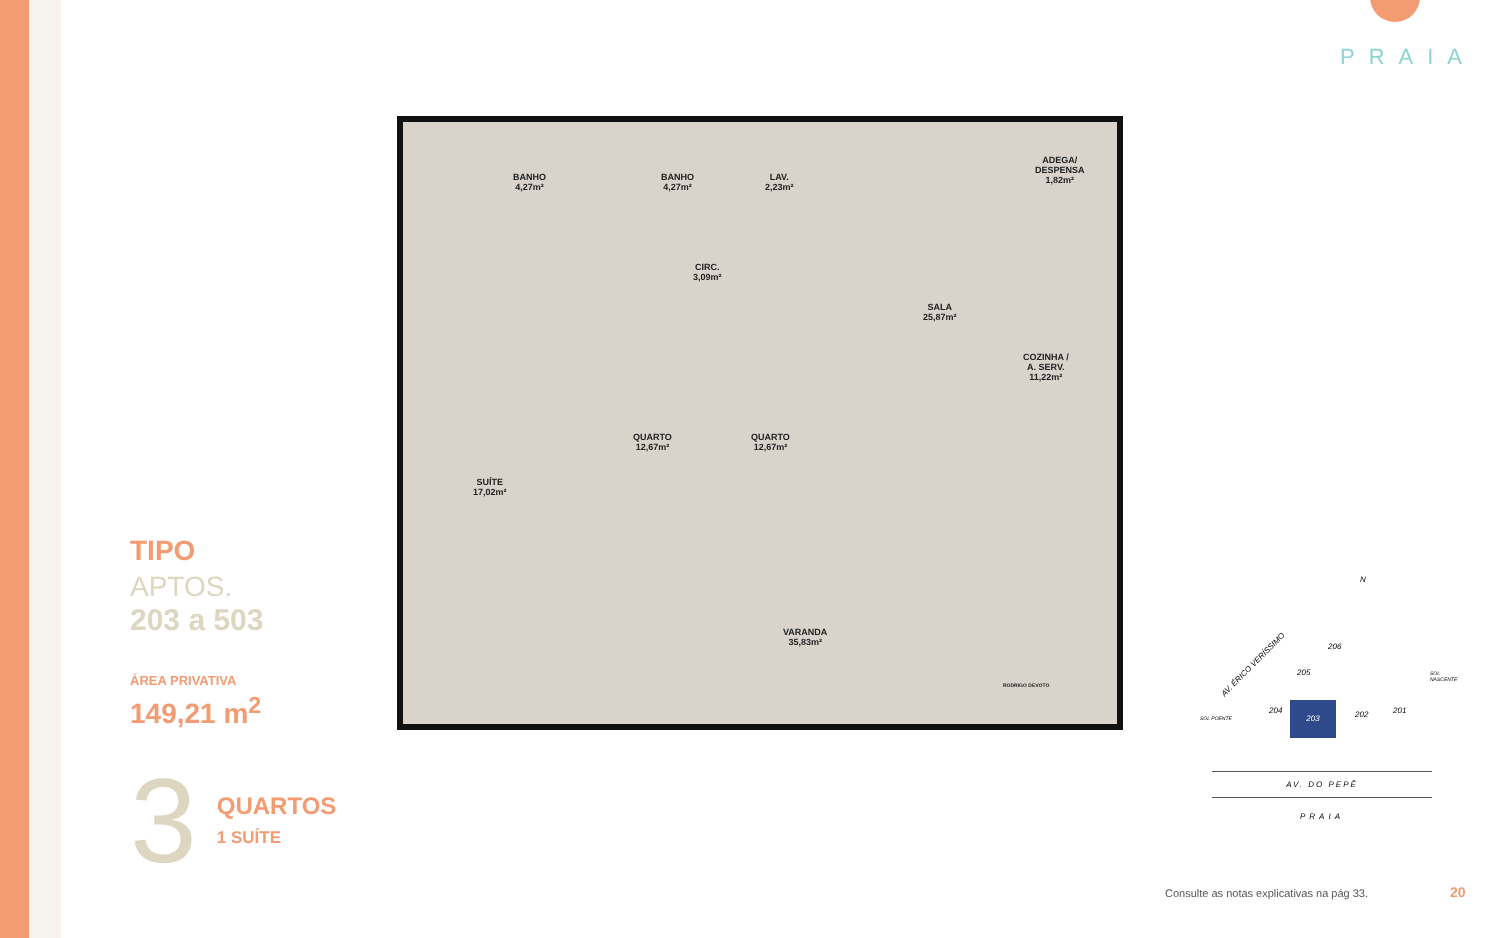PRAIA
TIPO
APTOS.
203 a 503
ÁREA PRIVATIVA
149,21 m<sup>2</sup>
3
QUARTOS
1 SUÍTE
BANHO
4,27m²
BANHO
4,27m²
LAV.
2,23m²
ADEGA/
DESPENSA
1,82m²
CIRC.
3,09m²
SALA
25,87m²
COZINHA /
A. SERV.
11,22m²
QUARTO
12,67m²
QUARTO
12,67m²
SUÍTE
17,02m²
VARANDA
35,83m²
RODRIGO DEVOTO
N
AV. ÉRICO VERÍSSIMO
206
205
204
203
202 201
SOL POENTE
SOL NASCENTE
AV. DO PEPÊ
PRAIA
Consulte as notas explicativas na pág 33.
20